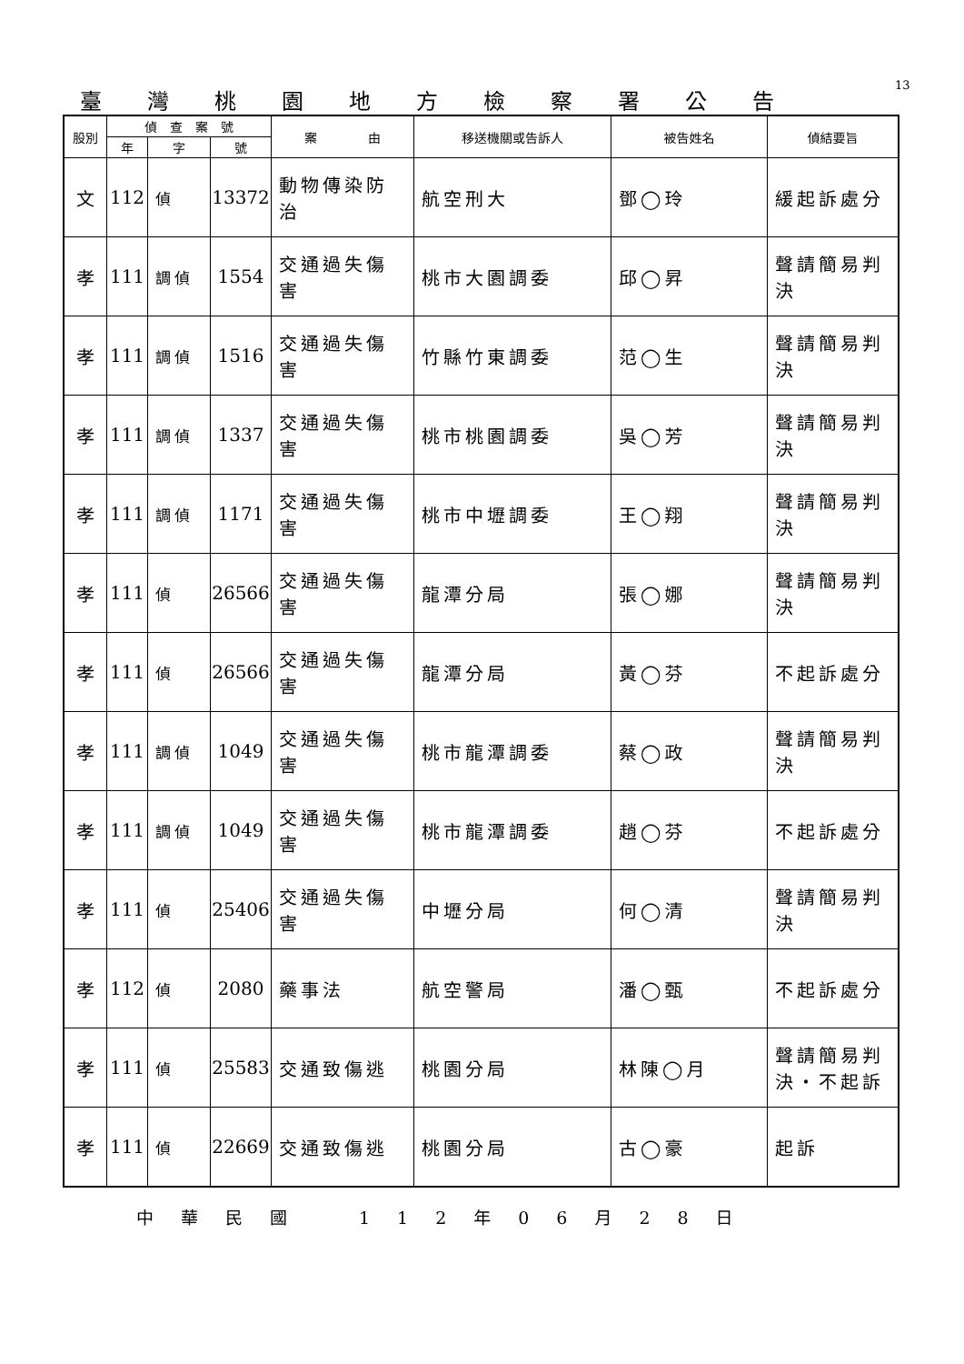13
臺灣桃園地方檢察署公告
| 股別 | 偵 查 案 號 | | | 案 由 | 移送機關或告訴人 | 被告姓名 | 偵結要旨 |
| --- | --- | --- | --- | --- | --- | --- | --- |
| | 年 | 字 | 號 | | | | |
| 文 | 112 | 偵 | 13372 | 動物傳染防治 | 航空刑大 | 鄧◯玲 | 緩起訴處分 |
| 孝 | 111 | 調偵 | 1554 | 交通過失傷害 | 桃市大園調委 | 邱◯昇 | 聲請簡易判決 |
| 孝 | 111 | 調偵 | 1516 | 交通過失傷害 | 竹縣竹東調委 | 范◯生 | 聲請簡易判決 |
| 孝 | 111 | 調偵 | 1337 | 交通過失傷害 | 桃市桃園調委 | 吳◯芳 | 聲請簡易判決 |
| 孝 | 111 | 調偵 | 1171 | 交通過失傷害 | 桃市中壢調委 | 王◯翔 | 聲請簡易判決 |
| 孝 | 111 | 偵 | 26566 | 交通過失傷害 | 龍潭分局 | 張◯娜 | 聲請簡易判決 |
| 孝 | 111 | 偵 | 26566 | 交通過失傷害 | 龍潭分局 | 黃◯芬 | 不起訴處分 |
| 孝 | 111 | 調偵 | 1049 | 交通過失傷害 | 桃市龍潭調委 | 蔡◯政 | 聲請簡易判決 |
| 孝 | 111 | 調偵 | 1049 | 交通過失傷害 | 桃市龍潭調委 | 趙◯芬 | 不起訴處分 |
| 孝 | 111 | 偵 | 25406 | 交通過失傷害 | 中壢分局 | 何◯清 | 聲請簡易判決 |
| 孝 | 112 | 偵 | 2080 | 藥事法 | 航空警局 | 潘◯甄 | 不起訴處分 |
| 孝 | 111 | 偵 | 25583 | 交通致傷逃 | 桃園分局 | 林陳◯月 | 聲請簡易判決・不起訴 |
| 孝 | 111 | 偵 | 22669 | 交通致傷逃 | 桃園分局 | 古◯豪 | 起訴 |
中華民國　112年06月28日